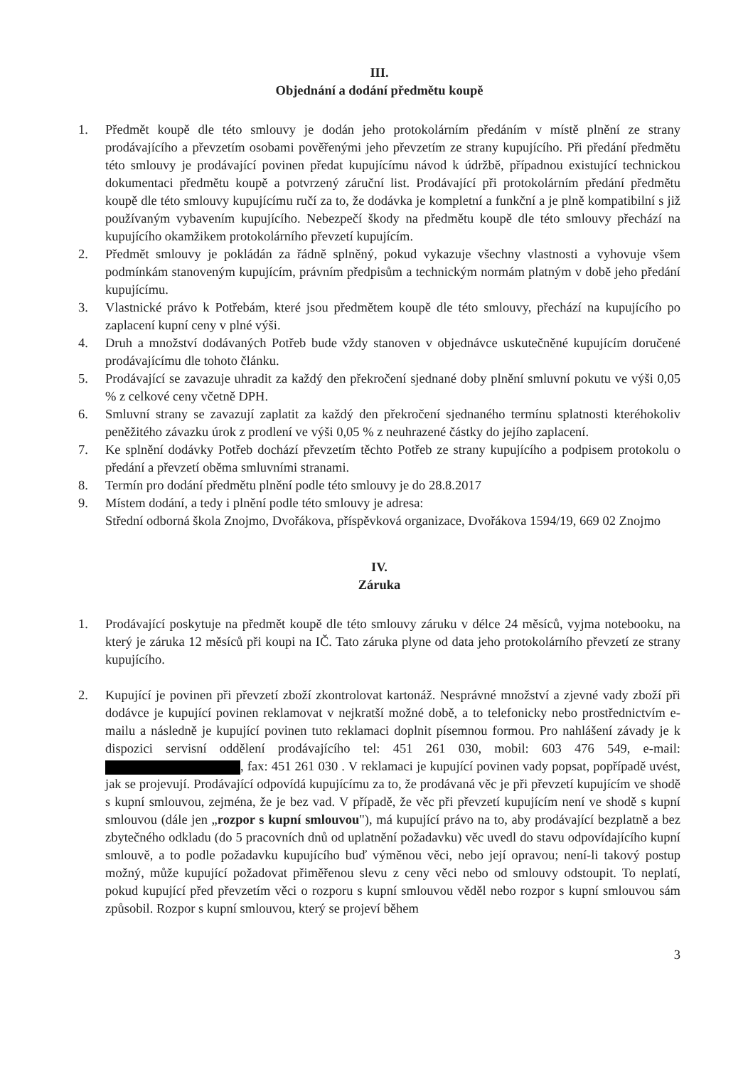III.
Objednání a dodání předmětu koupě
1. Předmět koupě dle této smlouvy je dodán jeho protokolárním předáním v místě plnění ze strany prodávajícího a převzetím osobami pověřenými jeho převzetím ze strany kupujícího. Při předání předmětu této smlouvy je prodávající povinen předat kupujícímu návod k údržbě, případnou existující technickou dokumentaci předmětu koupě a potvrzený záruční list. Prodávající při protokolárním předání předmětu koupě dle této smlouvy kupujícímu ručí za to, že dodávka je kompletní a funkční a je plně kompatibilní s již používaným vybavením kupujícího. Nebezpečí škody na předmětu koupě dle této smlouvy přechází na kupujícího okamžikem protokolárního převzetí kupujícím.
2. Předmět smlouvy je pokládán za řádně splněný, pokud vykazuje všechny vlastnosti a vyhovuje všem podmínkám stanoveným kupujícím, právním předpisům a technickým normám platným v době jeho předání kupujícímu.
3. Vlastnické právo k Potřebám, které jsou předmětem koupě dle této smlouvy, přechází na kupujícího po zaplacení kupní ceny v plné výši.
4. Druh a množství dodávaných Potřeb bude vždy stanoven v objednávce uskutečněné kupujícím doručené prodávajícímu dle tohoto článku.
5. Prodávající se zavazuje uhradit za každý den překročení sjednané doby plnění smluvní pokutu ve výši 0,05 % z celkové ceny včetně DPH.
6. Smluvní strany se zavazují zaplatit za každý den překročení sjednaného termínu splatnosti kteréhokoliv peněžitého závazku úrok z prodlení ve výši 0,05 % z neuhrazené částky do jejího zaplacení.
7. Ke splnění dodávky Potřeb dochází převzetím těchto Potřeb ze strany kupujícího a podpisem protokolu o předání a převzetí oběma smluvními stranami.
8. Termín pro dodání předmětu plnění podle této smlouvy je do 28.8.2017
9. Místem dodání, a tedy i plnění podle této smlouvy je adresa:
Střední odborná škola Znojmo, Dvořákova, příspěvková organizace, Dvořákova 1594/19, 669 02 Znojmo
IV.
Záruka
1. Prodávající poskytuje na předmět koupě dle této smlouvy záruku v délce 24 měsíců, vyjma notebooku, na který je záruka 12 měsíců při koupi na IČ. Tato záruka plyne od data jeho protokolárního převzetí ze strany kupujícího.
2. Kupující je povinen při převzetí zboží zkontrolovat kartonáž. Nesprávné množství a zjevné vady zboží při dodávce je kupující povinen reklamovat v nejkratší možné době, a to telefonicky nebo prostřednictvím e-mailu a následně je kupující povinen tuto reklamaci doplnit písemnou formou. Pro nahlášení závady je k dispozici servisní oddělení prodávajícího tel: 451 261 030, mobil: 603 476 549, e-mail: , fax: 451 261 030 . V reklamaci je kupující povinen vady popsat, popřípadě uvést, jak se projevují. Prodávající odpovídá kupujícímu za to, že prodávaná věc je při převzetí kupujícím ve shodě s kupní smlouvou, zejména, že je bez vad. V případě, že věc při převzetí kupujícím není ve shodě s kupní smlouvou (dále jen „rozpor s kupní smlouvou"), má kupující právo na to, aby prodávající bezplatně a bez zbytečného odkladu (do 5 pracovních dnů od uplatnění požadavku) věc uvedl do stavu odpovídajícího kupní smlouvě, a to podle požadavku kupujícího buď výměnou věci, nebo její opravou; není-li takový postup možný, může kupující požadovat přiměřenou slevu z ceny věci nebo od smlouvy odstoupit. To neplatí, pokud kupující před převzetím věci o rozporu s kupní smlouvou věděl nebo rozpor s kupní smlouvou sám způsobil. Rozpor s kupní smlouvou, který se projeví během
3